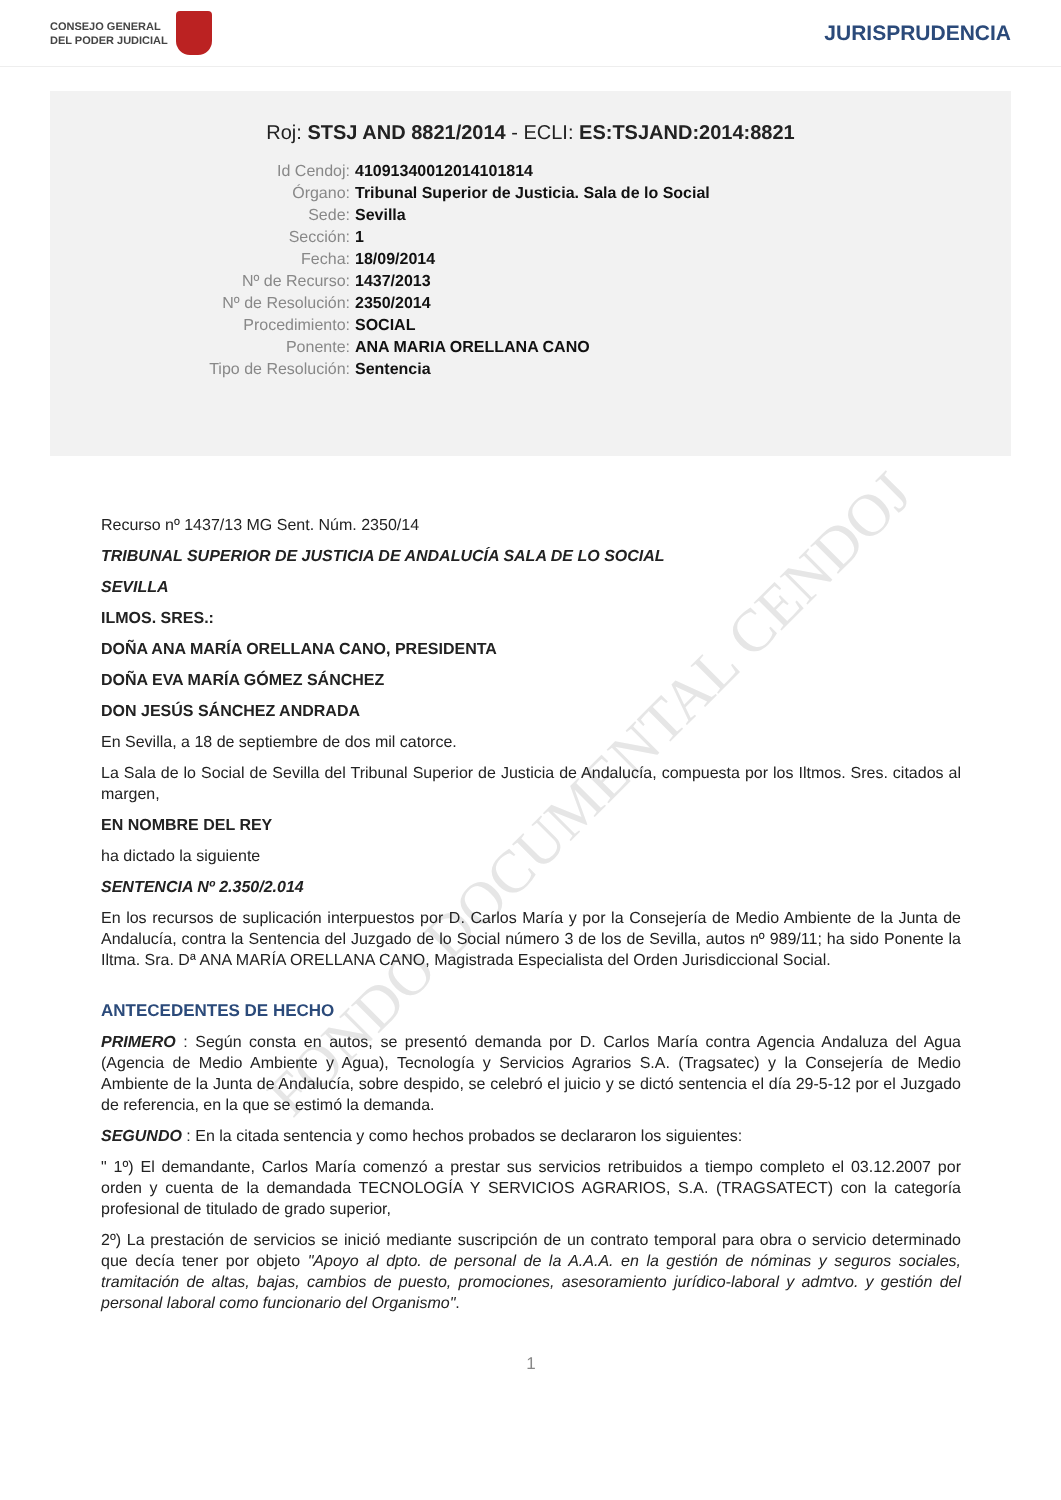FONDO DOCUMENTAL CENDOJ
CONSEJO GENERAL
DEL PODER JUDICIAL
JURISPRUDENCIA
Roj: STSJ AND 8821/2014 - ECLI: ES:TSJAND:2014:8821
Id Cendoj:
41091340012014101814
Órgano:
Tribunal Superior de Justicia. Sala de lo Social
Sede:
Sevilla
Sección:
1
Fecha:
18/09/2014
Nº de Recurso:
1437/2013
Nº de Resolución:
2350/2014
Procedimiento:
SOCIAL
Ponente:
ANA MARIA ORELLANA CANO
Tipo de Resolución:
Sentencia
Recurso nº 1437/13 MG Sent. Núm. 2350/14
TRIBUNAL SUPERIOR DE JUSTICIA DE ANDALUCÍA SALA DE LO SOCIAL
SEVILLA
ILMOS. SRES.:
DOÑA ANA MARÍA ORELLANA CANO, PRESIDENTA
DOÑA EVA MARÍA GÓMEZ SÁNCHEZ
DON JESÚS SÁNCHEZ ANDRADA
En Sevilla, a 18 de septiembre de dos mil catorce.
La Sala de lo Social de Sevilla del Tribunal Superior de Justicia de Andalucía, compuesta por los Iltmos. Sres. citados al margen,
EN NOMBRE DEL REY
ha dictado la siguiente
SENTENCIA Nº 2.350/2.014
En los recursos de suplicación interpuestos por D. Carlos María y por la Consejería de Medio Ambiente de la Junta de Andalucía, contra la Sentencia del Juzgado de lo Social número 3 de los de Sevilla, autos nº 989/11; ha sido Ponente la Iltma. Sra. Dª ANA MARÍA ORELLANA CANO, Magistrada Especialista del Orden Jurisdiccional Social.
ANTECEDENTES DE HECHO
PRIMERO : Según consta en autos, se presentó demanda por D. Carlos María contra Agencia Andaluza del Agua (Agencia de Medio Ambiente y Agua), Tecnología y Servicios Agrarios S.A. (Tragsatec) y la Consejería de Medio Ambiente de la Junta de Andalucía, sobre despido, se celebró el juicio y se dictó sentencia el día 29-5-12 por el Juzgado de referencia, en la que se estimó la demanda.
SEGUNDO : En la citada sentencia y como hechos probados se declararon los siguientes:
" 1º) El demandante, Carlos María comenzó a prestar sus servicios retribuidos a tiempo completo el 03.12.2007 por orden y cuenta de la demandada TECNOLOGÍA Y SERVICIOS AGRARIOS, S.A. (TRAGSATECT) con la categoría profesional de titulado de grado superior,
2º) La prestación de servicios se inició mediante suscripción de un contrato temporal para obra o servicio determinado que decía tener por objeto "Apoyo al dpto. de personal de la A.A.A. en la gestión de nóminas y seguros sociales, tramitación de altas, bajas, cambios de puesto, promociones, asesoramiento jurídico-laboral y admtvo. y gestión del personal laboral como funcionario del Organismo".
1